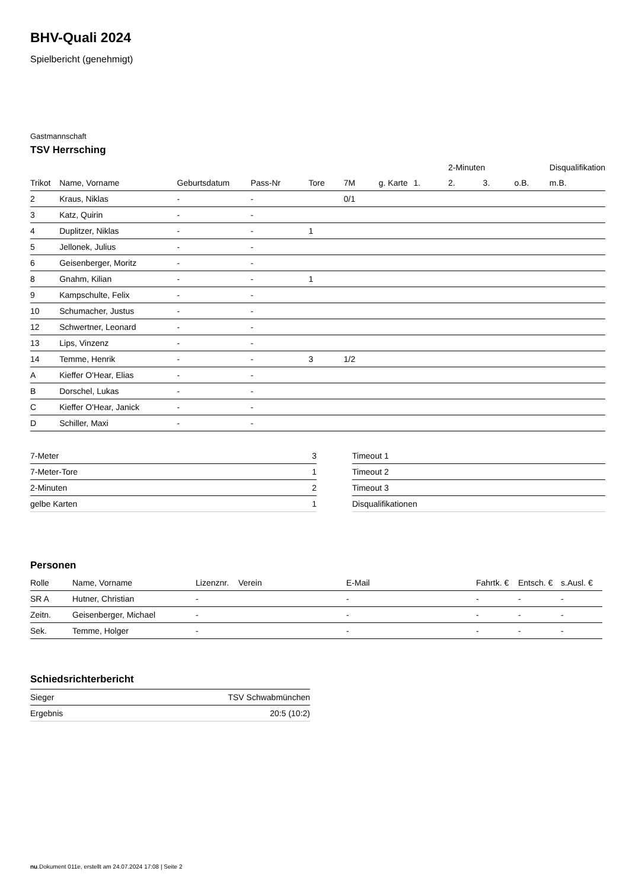BHV-Quali 2024
Spielbericht (genehmigt)
Gastmannschaft
TSV Herrsching
| | | | | | | | | 2-Minuten | | | Disqualifikation |
| --- | --- | --- | --- | --- | --- | --- | --- | --- | --- | --- | --- |
| Trikot | Name, Vorname | Geburtsdatum | Pass-Nr | Tore | 7M | g. Karte | 1. | 2. | 3. | o.B. | m.B. |
| 2 | Kraus, Niklas | - | - | | 0/1 | | | | | | |
| 3 | Katz, Quirin | - | - | | | | | | | | |
| 4 | Duplitzer, Niklas | - | - | 1 | | | | | | | |
| 5 | Jellonek, Julius | - | - | | | | | | | | |
| 6 | Geisenberger, Moritz | - | - | | | | | | | | |
| 8 | Gnahm, Kilian | - | - | 1 | | | | | | | |
| 9 | Kampschulte, Felix | - | - | | | | | | | | |
| 10 | Schumacher, Justus | - | - | | | | | | | | |
| 12 | Schwertner, Leonard | - | - | | | | | | | | |
| 13 | Lips, Vinzenz | - | - | | | | | | | | |
| 14 | Temme, Henrik | - | - | 3 | 1/2 | | | | | | |
| A | Kieffer O'Hear, Elias | - | - | | | | | | | | |
| B | Dorschel, Lukas | - | - | | | | | | | | |
| C | Kieffer O'Hear, Janick | - | - | | | | | | | | |
| D | Schiller, Maxi | - | - | | | | | | | | |
| 7-Meter | 3 |
| 7-Meter-Tore | 1 |
| 2-Minuten | 2 |
| gelbe Karten | 1 |
| Timeout 1 |
| Timeout 2 |
| Timeout 3 |
| Disqualifikationen |
Personen
| Rolle | Name, Vorname | Lizenznr. | Verein | E-Mail | Fahrtk. € | Entsch. € | s.Ausl. € |
| --- | --- | --- | --- | --- | --- | --- | --- |
| SR A | Hutner, Christian | - | | - | - | - | - |
| Zeitn. | Geisenberger, Michael | - | | - | - | - | - |
| Sek. | Temme, Holger | - | | - | - | - | - |
Schiedsrichterbericht
| Sieger | TSV Schwabmünchen |
| Ergebnis | 20:5 (10:2) |
nu.Dokument 011e, erstellt am 24.07.2024 17:08 | Seite 2